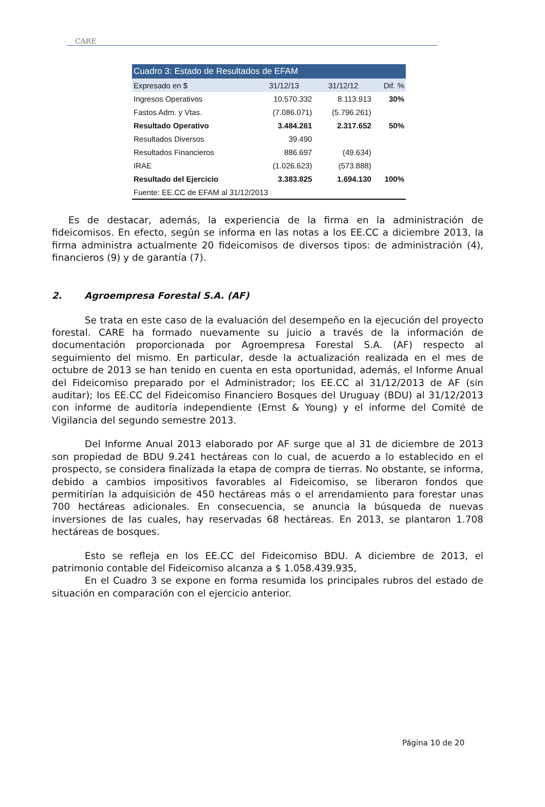CARE
| Cuadro 3: Estado de Resultados de EFAM | | | |
| --- | --- | --- | --- |
| Expresado en $ | 31/12/13 | 31/12/12 | Dif. % |
| Ingresos Operativos | 10.570.332 | 8.113.913 | 30% |
| Fastos Adm. y Vtas. | (7.086.071) | (5.796.261) | |
| Resultado Operativo | 3.484.261 | 2.317.652 | 50% |
| Resultados Diversos | 39.490 | | |
| Resultados Financieros | 886.697 | (49.634) | |
| IRAE | (1.026.623) | (573.888) | |
| Resultado del Ejercicio | 3.383.825 | 1.694.130 | 100% |
| Fuente: EE.CC de EFAM al 31/12/2013 | | | |
Es de destacar, además, la experiencia de la firma en la administración de fideicomisos. En efecto, según se informa en las notas a los EE.CC a diciembre 2013, la firma administra actualmente 20 fideicomisos de diversos tipos: de administración (4), financieros (9) y de garantía (7).
2. Agroempresa Forestal S.A. (AF)
Se trata en este caso de la evaluación del desempeño en la ejecución del proyecto forestal. CARE ha formado nuevamente su juicio a través de la información de documentación proporcionada por Agroempresa Forestal S.A. (AF) respecto al seguimiento del mismo. En particular, desde la actualización realizada en el mes de octubre de 2013 se han tenido en cuenta en esta oportunidad, además, el Informe Anual del Fideicomiso preparado por el Administrador; los EE.CC al 31/12/2013 de AF (sin auditar); los EE.CC del Fideicomiso Financiero Bosques del Uruguay (BDU) al 31/12/2013 con informe de auditoría independiente (Ernst & Young) y el informe del Comité de Vigilancia del segundo semestre 2013.
Del Informe Anual 2013 elaborado por AF surge que al 31 de diciembre de 2013 son propiedad de BDU 9.241 hectáreas con lo cual, de acuerdo a lo establecido en el prospecto, se considera finalizada la etapa de compra de tierras. No obstante, se informa, debido a cambios impositivos favorables al Fideicomiso, se liberaron fondos que permitirían la adquisición de 450 hectáreas más o el arrendamiento para forestar unas 700 hectáreas adicionales. En consecuencia, se anuncia la búsqueda de nuevas inversiones de las cuales, hay reservadas 68 hectáreas. En 2013, se plantaron 1.708 hectáreas de bosques.
Esto se refleja en los EE.CC del Fideicomiso BDU. A diciembre de 2013, el patrimonio contable del Fideicomiso alcanza a $ 1.058.439.935,
En el Cuadro 3 se expone en forma resumida los principales rubros del estado de situación en comparación con el ejercicio anterior.
Página 10 de 20